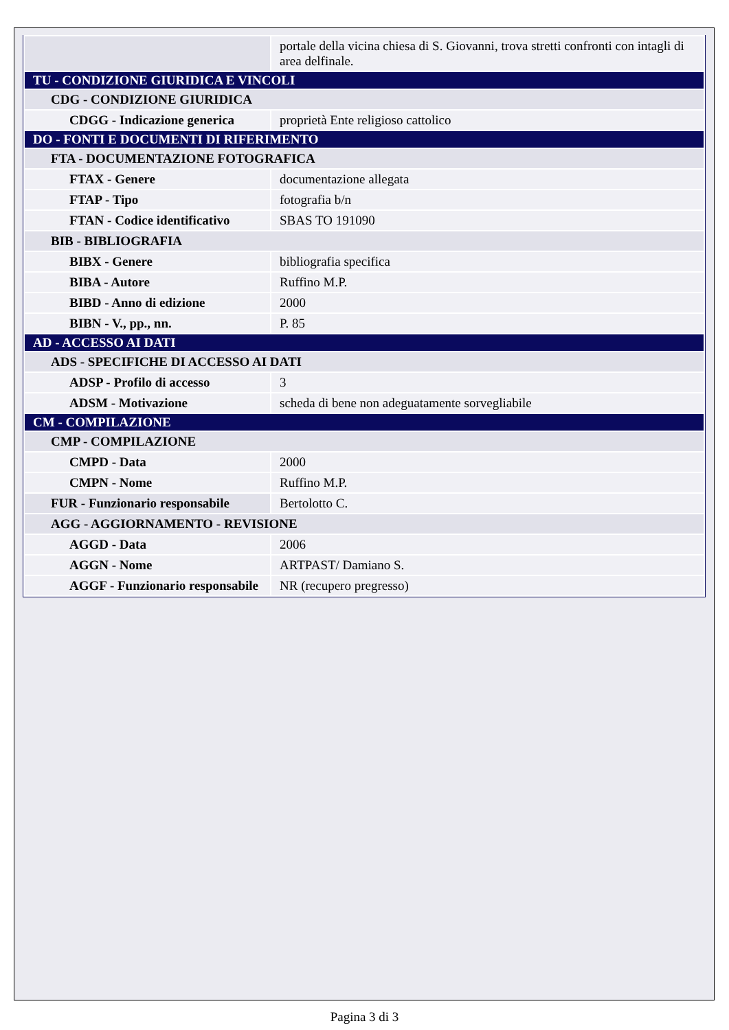| | portale della vicina chiesa di S. Giovanni, trova stretti confronti con intagli di area delfinale. |
| TU - CONDIZIONE GIURIDICA E VINCOLI | |
| CDG - CONDIZIONE GIURIDICA | |
| CDGG - Indicazione generica | proprietà Ente religioso cattolico |
| DO - FONTI E DOCUMENTI DI RIFERIMENTO | |
| FTA - DOCUMENTAZIONE FOTOGRAFICA | |
| FTAX - Genere | documentazione allegata |
| FTAP - Tipo | fotografia b/n |
| FTAN - Codice identificativo | SBAS TO 191090 |
| BIB - BIBLIOGRAFIA | |
| BIBX - Genere | bibliografia specifica |
| BIBA - Autore | Ruffino M.P. |
| BIBD - Anno di edizione | 2000 |
| BIBN - V., pp., nn. | P. 85 |
| AD - ACCESSO AI DATI | |
| ADS - SPECIFICHE DI ACCESSO AI DATI | |
| ADSP - Profilo di accesso | 3 |
| ADSM - Motivazione | scheda di bene non adeguatamente sorvegliabile |
| CM - COMPILAZIONE | |
| CMP - COMPILAZIONE | |
| CMPD - Data | 2000 |
| CMPN - Nome | Ruffino M.P. |
| FUR - Funzionario responsabile | Bertolotto C. |
| AGG - AGGIORNAMENTO - REVISIONE | |
| AGGD - Data | 2006 |
| AGGN - Nome | ARTPAST/ Damiano S. |
| AGGF - Funzionario responsabile | NR (recupero pregresso) |
Pagina 3 di 3